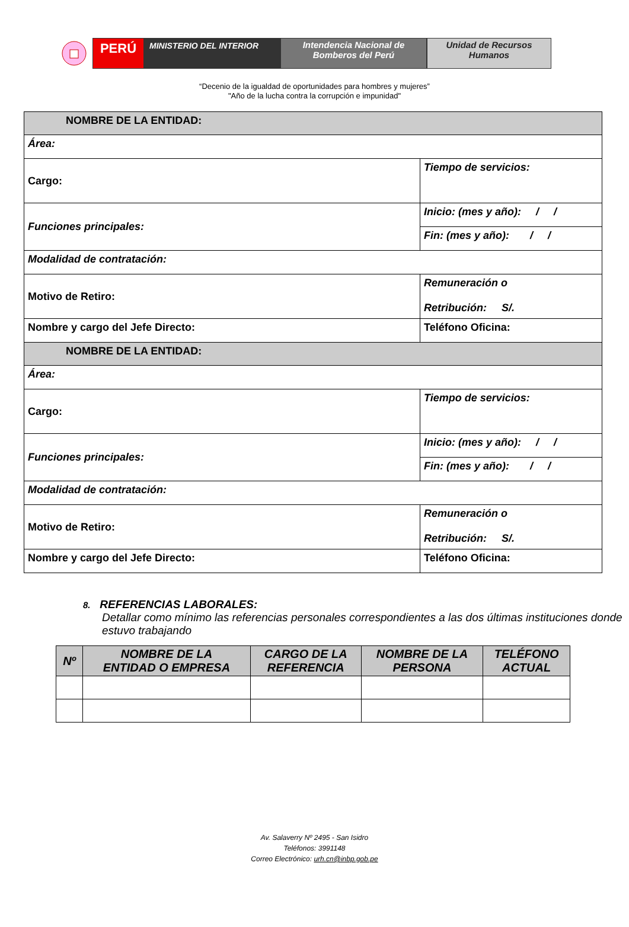PERÚ
MINISTERIO DEL INTERIOR Intendencia Nacional de
Bomberos del Perú
Unidad de Recursos
Humanos
“Decenio de la igualdad de oportunidades para hombres y mujeres”
"Año de la lucha contra la corrupción e impunidad"
| NOMBRE DE LA ENTIDAD: | |
| Área: | |
| Cargo: | Tiempo de servicios: |
| Funciones principales: | Inicio: (mes y año): / / |
| | Fin: (mes y año): / / |
| Modalidad de contratación: | |
| Motivo de Retiro: | Remuneración o Retribución: S/. |
| Nombre y cargo del Jefe Directo: | Teléfono Oficina: |
| NOMBRE DE LA ENTIDAD: | |
| Área: | |
| Cargo: | Tiempo de servicios: |
| Funciones principales: | Inicio: (mes y año): / / |
| | Fin: (mes y año): / / |
| Modalidad de contratación: | |
| Motivo de Retiro: | Remuneración o Retribución: S/. |
| Nombre y cargo del Jefe Directo: | Teléfono Oficina: |
8. REFERENCIAS LABORALES:
Detallar como mínimo las referencias personales correspondientes a las dos últimas instituciones donde estuvo trabajando
| Nº | NOMBRE DE LA ENTIDAD O EMPRESA | CARGO DE LA REFERENCIA | NOMBRE DE LA PERSONA | TELÉFONO ACTUAL |
| --- | --- | --- | --- | --- |
Av. Salaverry Nº 2495 - San Isidro
Teléfonos: 3991148
Correo Electrónico: urh.cn@inbp.gob.pe